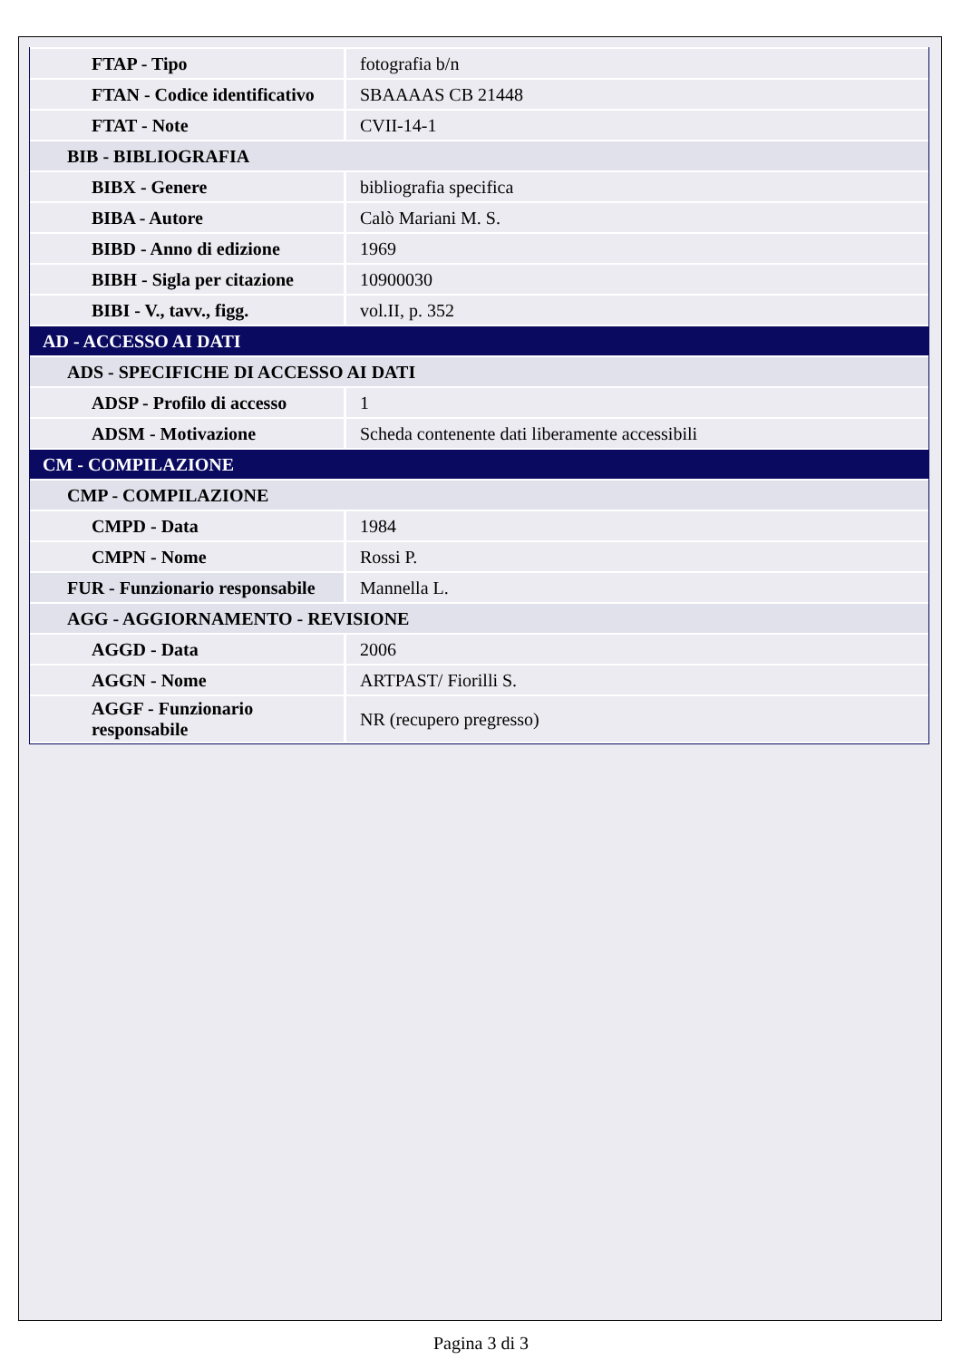| FTAP - Tipo | fotografia b/n |
| FTAN - Codice identificativo | SBAAAAS CB 21448 |
| FTAT - Note | CVII-14-1 |
| BIB - BIBLIOGRAFIA | |
| BIBX - Genere | bibliografia specifica |
| BIBA - Autore | Calò Mariani M. S. |
| BIBD - Anno di edizione | 1969 |
| BIBH - Sigla per citazione | 10900030 |
| BIBI - V., tavv., figg. | vol.II, p. 352 |
| AD - ACCESSO AI DATI | |
| ADS - SPECIFICHE DI ACCESSO AI DATI | |
| ADSP - Profilo di accesso | 1 |
| ADSM - Motivazione | Scheda contenente dati liberamente accessibili |
| CM - COMPILAZIONE | |
| CMP - COMPILAZIONE | |
| CMPD - Data | 1984 |
| CMPN - Nome | Rossi P. |
| FUR - Funzionario responsabile | Mannella L. |
| AGG - AGGIORNAMENTO - REVISIONE | |
| AGGD - Data | 2006 |
| AGGN - Nome | ARTPAST/ Fiorilli S. |
| AGGF - Funzionario responsabile | NR (recupero pregresso) |
Pagina 3 di 3